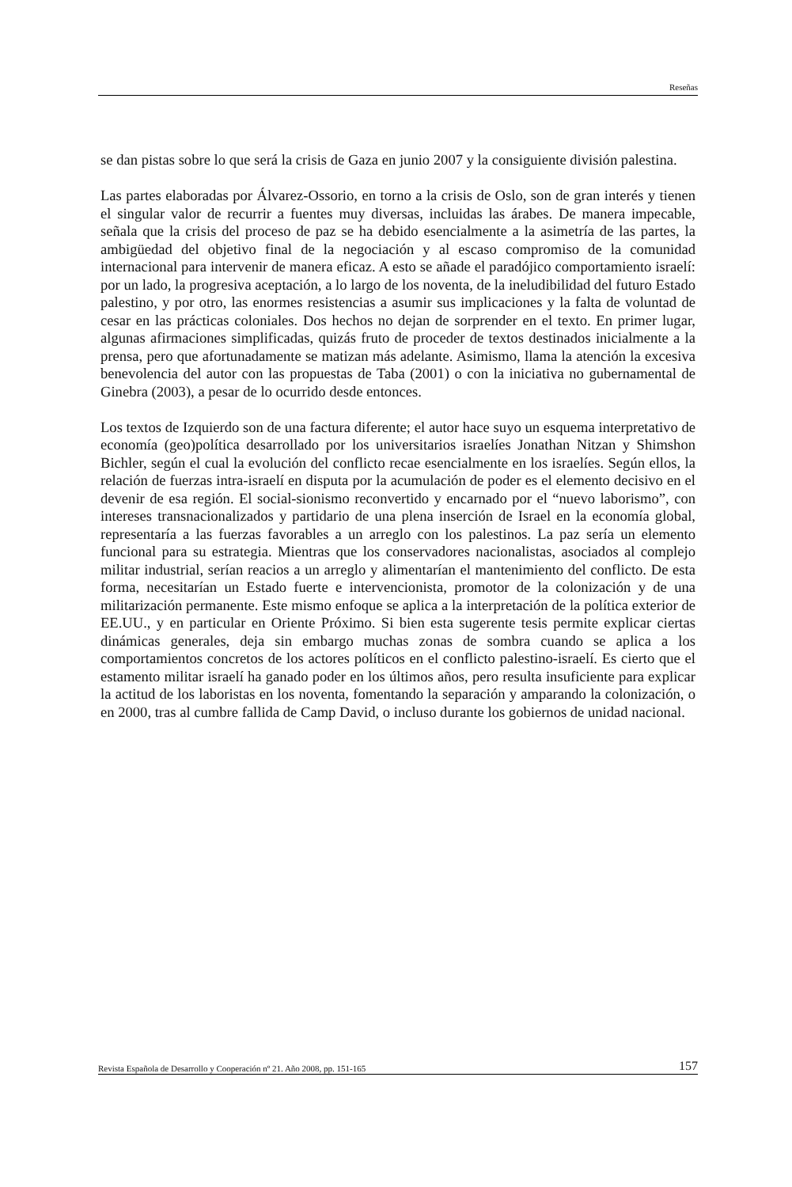Reseñas
se dan pistas sobre lo que será la crisis de Gaza en junio 2007 y la consiguiente división palestina.
Las partes elaboradas por Álvarez-Ossorio, en torno a la crisis de Oslo, son de gran interés y tienen el singular valor de recurrir a fuentes muy diversas, incluidas las árabes. De manera impecable, señala que la crisis del proceso de paz se ha debido esencialmente a la asimetría de las partes, la ambigüedad del objetivo final de la negociación y al escaso compromiso de la comunidad internacional para intervenir de manera eficaz. A esto se añade el paradójico comportamiento israelí: por un lado, la progresiva aceptación, a lo largo de los noventa, de la ineludibilidad del futuro Estado palestino, y por otro, las enormes resistencias a asumir sus implicaciones y la falta de voluntad de cesar en las prácticas coloniales. Dos hechos no dejan de sorprender en el texto. En primer lugar, algunas afirmaciones simplificadas, quizás fruto de proceder de textos destinados inicialmente a la prensa, pero que afortunadamente se matizan más adelante. Asimismo, llama la atención la excesiva benevolencia del autor con las propuestas de Taba (2001) o con la iniciativa no gubernamental de Ginebra (2003), a pesar de lo ocurrido desde entonces.
Los textos de Izquierdo son de una factura diferente; el autor hace suyo un esquema interpretativo de economía (geo)política desarrollado por los universitarios israelíes Jonathan Nitzan y Shimshon Bichler, según el cual la evolución del conflicto recae esencialmente en los israelíes. Según ellos, la relación de fuerzas intra-israelí en disputa por la acumulación de poder es el elemento decisivo en el devenir de esa región. El social-sionismo reconvertido y encarnado por el “nuevo laborismo”, con intereses transnacionalizados y partidario de una plena inserción de Israel en la economía global, representaría a las fuerzas favorables a un arreglo con los palestinos. La paz sería un elemento funcional para su estrategia. Mientras que los conservadores nacionalistas, asociados al complejo militar industrial, serían reacios a un arreglo y alimentarían el mantenimiento del conflicto. De esta forma, necesitarían un Estado fuerte e intervencionista, promotor de la colonización y de una militarización permanente. Este mismo enfoque se aplica a la interpretación de la política exterior de EE.UU., y en particular en Oriente Próximo. Si bien esta sugerente tesis permite explicar ciertas dinámicas generales, deja sin embargo muchas zonas de sombra cuando se aplica a los comportamientos concretos de los actores políticos en el conflicto palestino-israelí. Es cierto que el estamento militar israelí ha ganado poder en los últimos años, pero resulta insuficiente para explicar la actitud de los laboristas en los noventa, fomentando la separación y amparando la colonización, o en 2000, tras al cumbre fallida de Camp David, o incluso durante los gobiernos de unidad nacional.
Revista Española de Desarrollo y Cooperación nº 21. Año 2008, pp. 151-165 157